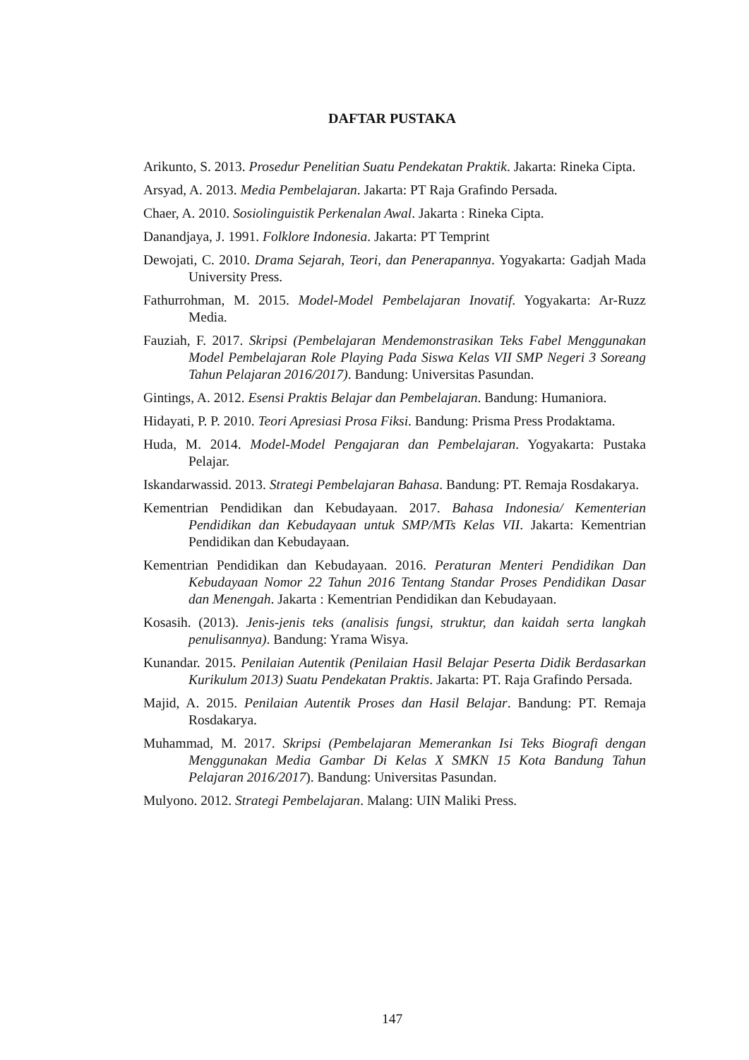DAFTAR PUSTAKA
Arikunto, S. 2013. Prosedur Penelitian Suatu Pendekatan Praktik. Jakarta: Rineka Cipta.
Arsyad, A. 2013. Media Pembelajaran. Jakarta: PT Raja Grafindo Persada.
Chaer, A. 2010. Sosiolinguistik Perkenalan Awal. Jakarta : Rineka Cipta.
Danandjaya, J. 1991. Folklore Indonesia. Jakarta: PT Temprint
Dewojati, C. 2010. Drama Sejarah, Teori, dan Penerapannya. Yogyakarta: Gadjah Mada University Press.
Fathurrohman, M. 2015. Model-Model Pembelajaran Inovatif. Yogyakarta: Ar-Ruzz Media.
Fauziah, F. 2017. Skripsi (Pembelajaran Mendemonstrasikan Teks Fabel Menggunakan Model Pembelajaran Role Playing Pada Siswa Kelas VII SMP Negeri 3 Soreang Tahun Pelajaran 2016/2017). Bandung: Universitas Pasundan.
Gintings, A. 2012. Esensi Praktis Belajar dan Pembelajaran. Bandung: Humaniora.
Hidayati, P. P. 2010. Teori Apresiasi Prosa Fiksi. Bandung: Prisma Press Prodaktama.
Huda, M. 2014. Model-Model Pengajaran dan Pembelajaran. Yogyakarta: Pustaka Pelajar.
Iskandarwassid. 2013. Strategi Pembelajaran Bahasa. Bandung: PT. Remaja Rosdakarya.
Kementrian Pendidikan dan Kebudayaan. 2017. Bahasa Indonesia/ Kementerian Pendidikan dan Kebudayaan untuk SMP/MTs Kelas VII. Jakarta: Kementrian Pendidikan dan Kebudayaan.
Kementrian Pendidikan dan Kebudayaan. 2016. Peraturan Menteri Pendidikan Dan Kebudayaan Nomor 22 Tahun 2016 Tentang Standar Proses Pendidikan Dasar dan Menengah. Jakarta : Kementrian Pendidikan dan Kebudayaan.
Kosasih. (2013). Jenis-jenis teks (analisis fungsi, struktur, dan kaidah serta langkah penulisannya). Bandung: Yrama Wisya.
Kunandar. 2015. Penilaian Autentik (Penilaian Hasil Belajar Peserta Didik Berdasarkan Kurikulum 2013) Suatu Pendekatan Praktis. Jakarta: PT. Raja Grafindo Persada.
Majid, A. 2015. Penilaian Autentik Proses dan Hasil Belajar. Bandung: PT. Remaja Rosdakarya.
Muhammad, M. 2017. Skripsi (Pembelajaran Memerankan Isi Teks Biografi dengan Menggunakan Media Gambar Di Kelas X SMKN 15 Kota Bandung Tahun Pelajaran 2016/2017). Bandung: Universitas Pasundan.
Mulyono. 2012. Strategi Pembelajaran. Malang: UIN Maliki Press.
147